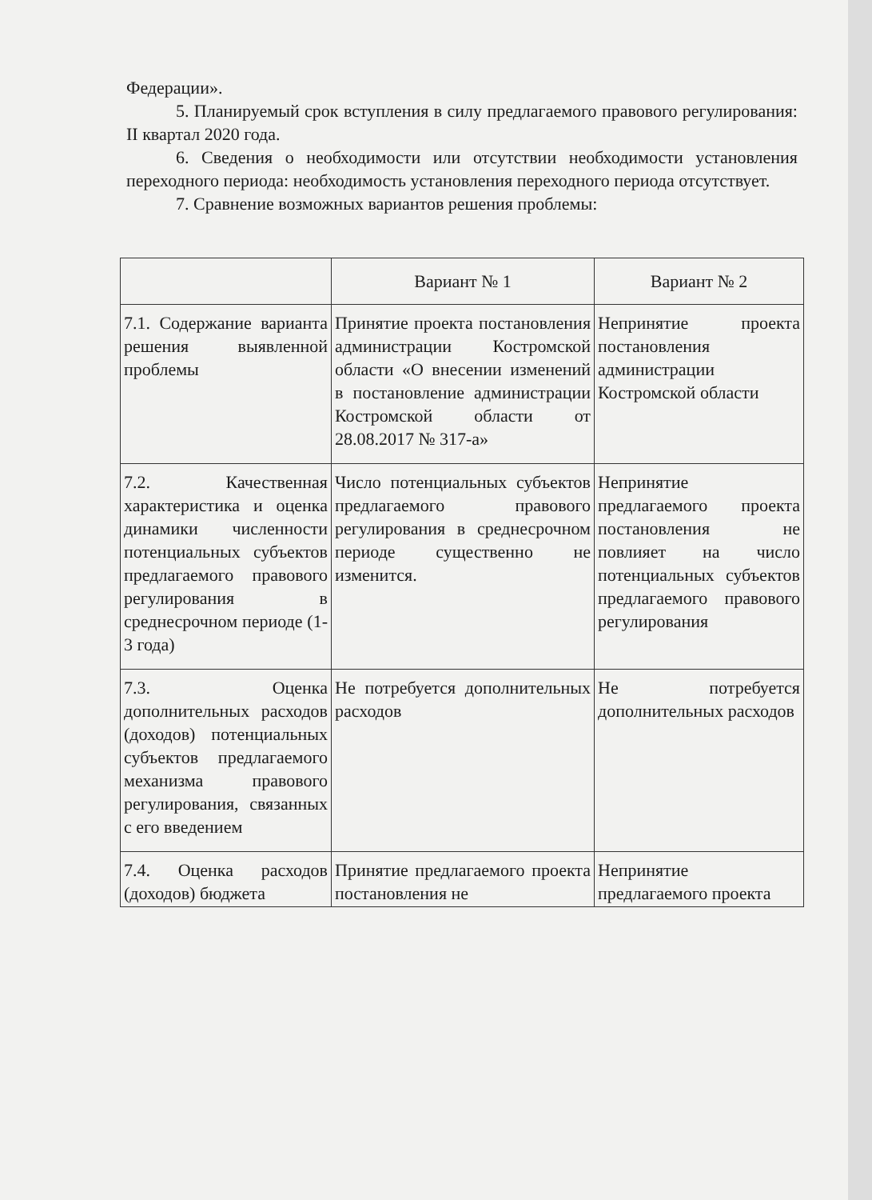Федерации».
5. Планируемый срок вступления в силу предлагаемого правового регулирования: II квартал 2020 года.
6. Сведения о необходимости или отсутствии необходимости установления переходного периода: необходимость установления переходного периода отсутствует.
7. Сравнение возможных вариантов решения проблемы:
| | Вариант № 1 | Вариант № 2 |
| --- | --- | --- |
| 7.1. Содержание варианта решения выявленной проблемы | Принятие проекта постановления администрации Костромской области «О внесении изменений в постановление администрации Костромской области от 28.08.2017 № 317-а» | Непринятие проекта постановления администрации Костромской области |
| 7.2. Качественная характеристика и оценка динамики численности потенциальных субъектов предлагаемого правового регулирования в среднесрочном периоде (1-3 года) | Число потенциальных субъектов предлагаемого правового регулирования в среднесрочном периоде существенно не изменится. | Непринятие предлагаемого проекта постановления не повлияет на число потенциальных субъектов предлагаемого правового регулирования |
| 7.3. Оценка дополнительных расходов (доходов) потенциальных субъектов предлагаемого механизма правового регулирования, связанных с его введением | Не потребуется дополнительных расходов | Не потребуется дополнительных расходов |
| 7.4. Оценка расходов (доходов) бюджета | Принятие предлагаемого проекта постановления не | Непринятие предлагаемого проекта |